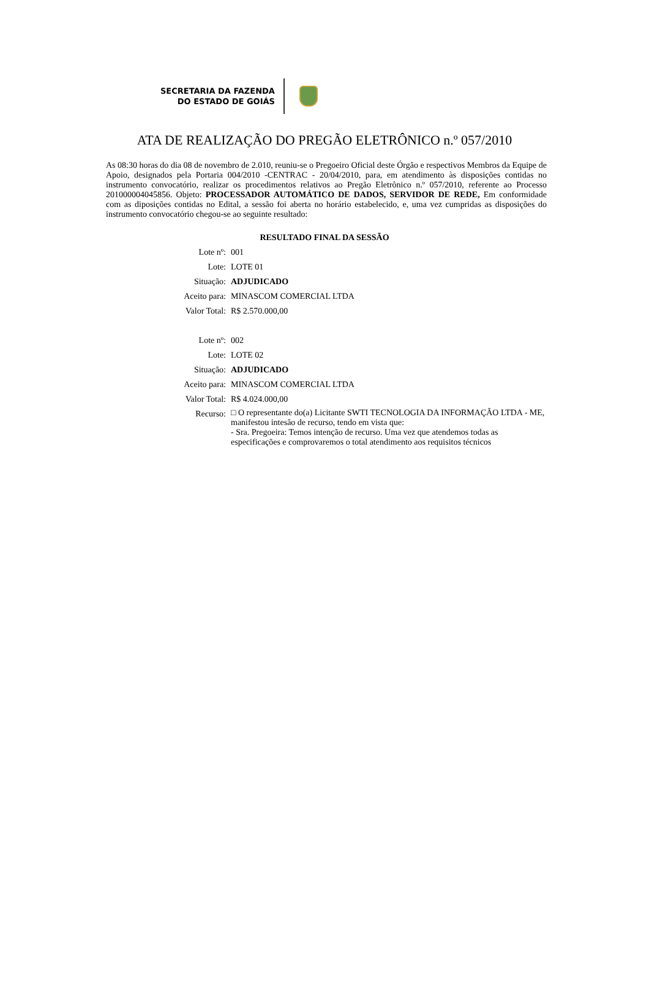SECRETARIA DA FAZENDA
DO ESTADO DE GOIÁS
ATA DE REALIZAÇÃO DO PREGÃO ELETRÔNICO n.º 057/2010
As 08:30 horas do dia 08 de novembro de 2.010, reuniu-se o Pregoeiro Oficial deste Órgão e respectivos Membros da Equipe de Apoio, designados pela Portaria 004/2010 -CENTRAC - 20/04/2010, para, em atendimento às disposições contidas no instrumento convocatório, realizar os procedimentos relativos ao Pregão Eletrônico n.º 057/2010, referente ao Processo 201000004045856. Objeto: PROCESSADOR AUTOMÁTICO DE DADOS, SERVIDOR DE REDE, Em conformidade com as diposições contidas no Edital, a sessão foi aberta no horário estabelecido, e, uma vez cumpridas as disposições do instrumento convocatório chegou-se ao seguinte resultado:
RESULTADO FINAL DA SESSÃO
| Lote nº: | 001 |
| Lote: | LOTE 01 |
| Situação: | ADJUDICADO |
| Aceito para: | MINASCOM COMERCIAL LTDA |
| Valor Total: | R$ 2.570.000,00 |
| Lote nº: | 002 |
| Lote: | LOTE 02 |
| Situação: | ADJUDICADO |
| Aceito para: | MINASCOM COMERCIAL LTDA |
| Valor Total: | R$ 4.024.000,00 |
| Recurso: | □ O representante do(a) Licitante SWTI TECNOLOGIA DA INFORMAÇÃO LTDA - ME, manifestou intesão de recurso, tendo em vista que: - Sra. Pregoeira: Temos intenção de recurso. Uma vez que atendemos todas as especificações e comprovaremos o total atendimento aos requisitos técnicos |